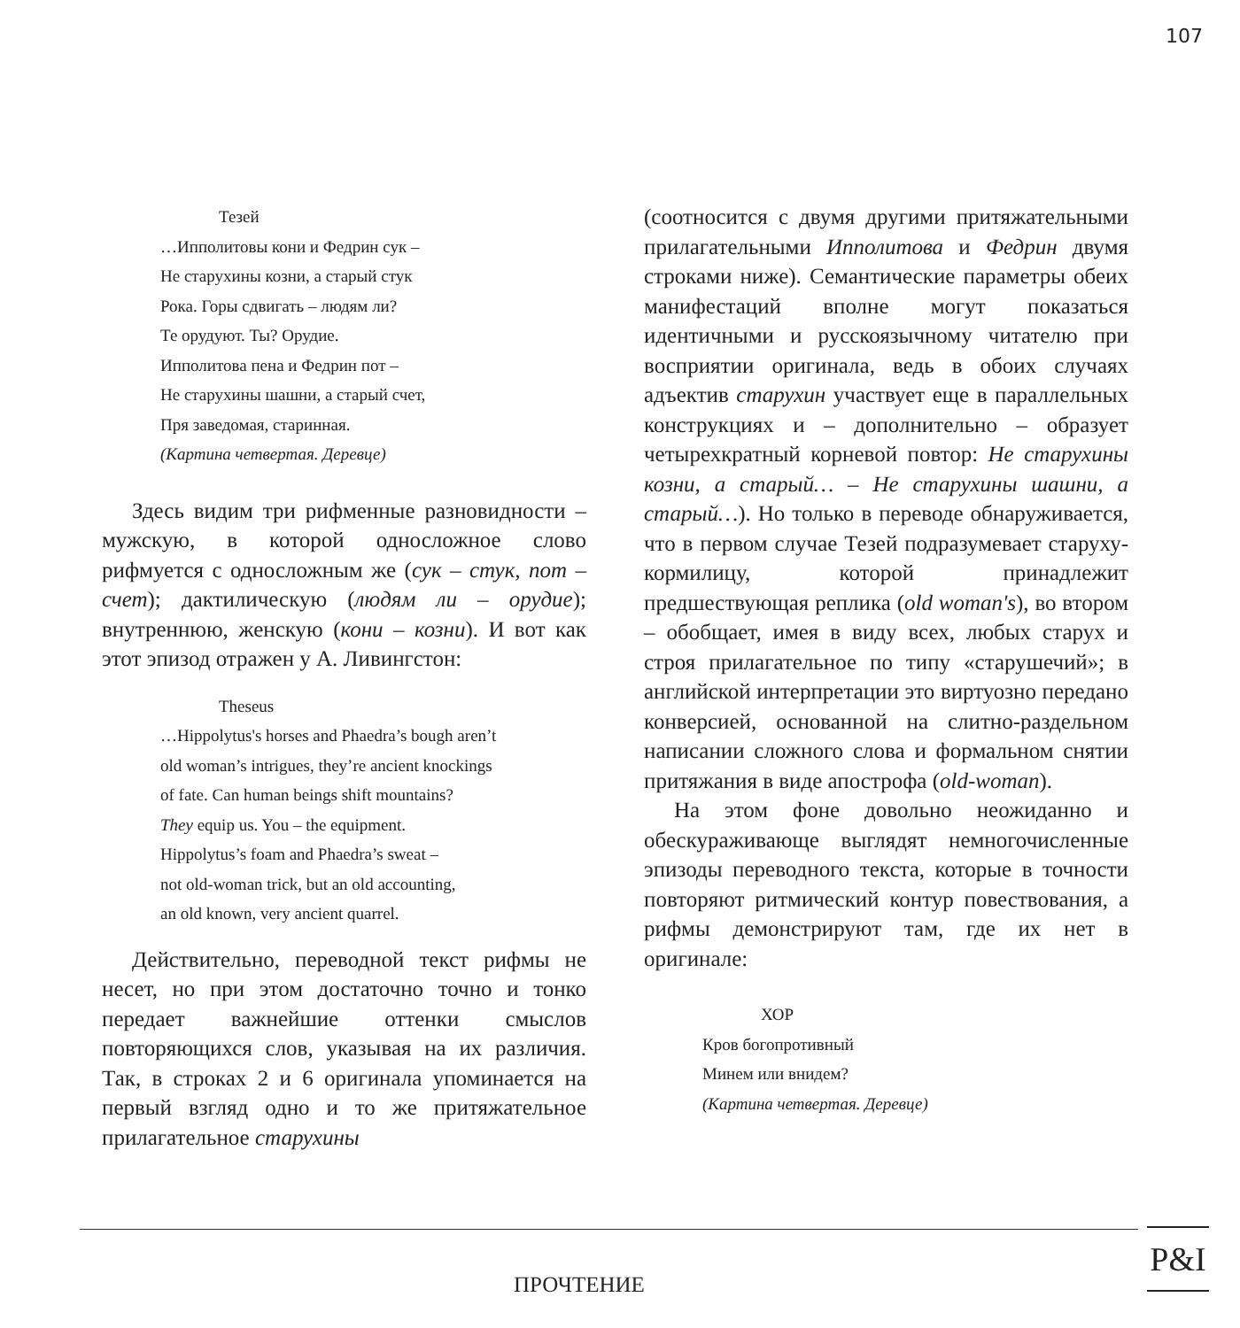107
Тезей
…Ипполитовы кони и Федрин сук –
Не старухины козни, а старый стук
Рока. Горы сдвигать – людям ли?
Те орудуют. Ты? Орудие.
Ипполитова пена и Федрин пот –
Не старухины шашни, а старый счет,
Пря заведомая, старинная.
(Картина четвертая. Деревце)
Здесь видим три рифменные разновидности – мужскую, в которой односложное слово рифмуется с односложным же (сук – стук, пот – счет); дактилическую (людям ли – орудие); внутреннюю, женскую (кони – козни). И вот как этот эпизод отражен у А. Ливингстон:
Theseus
…Hippolytus's horses and Phaedra’s bough aren’t
old woman’s intrigues, they’re ancient knockings
of fate. Can human beings shift mountains?
They equip us. You – the equipment.
Hippolytus’s foam and Phaedra’s sweat –
not old-woman trick, but an old accounting,
an old known, very ancient quarrel.
Действительно, переводной текст рифмы не несет, но при этом достаточно точно и тонко передает важнейшие оттенки смыслов повторяющихся слов, указывая на их различия. Так, в строках 2 и 6 оригинала упоминается на первый взгляд одно и то же притяжательное прилагательное старухины
(соотносится с двумя другими притяжательными прилагательными Ипполитова и Федрин двумя строками ниже). Семантические параметры обеих манифестаций вполне могут показаться идентичными и русскоязычному читателю при восприятии оригинала, ведь в обоих случаях адъектив старухин участвует еще в параллельных конструкциях и – дополнительно – образует четырехкратный корневой повтор: Не старухины козни, а старый… – Не старухины шашни, а старый…). Но только в переводе обнаруживается, что в первом случае Тезей подразумевает старуху-кормилицу, которой принадлежит предшествующая реплика (old woman's), во втором – обобщает, имея в виду всех, любых старух и строя прилагательное по типу «старушечий»; в английской интерпретации это виртуозно передано конверсией, основанной на слитно-раздельном написании сложного слова и формальном снятии притяжания в виде апострофа (old-woman).
На этом фоне довольно неожиданно и обескураживающе выглядят немногочисленные эпизоды переводного текста, которые в точности повторяют ритмический контур повествования, а рифмы демонстрируют там, где их нет в оригинале:
ХОР
Кров богопротивный
Минем или внидем?
(Картина четвертая. Деревце)
ПРОЧТЕНИЕ
P&I